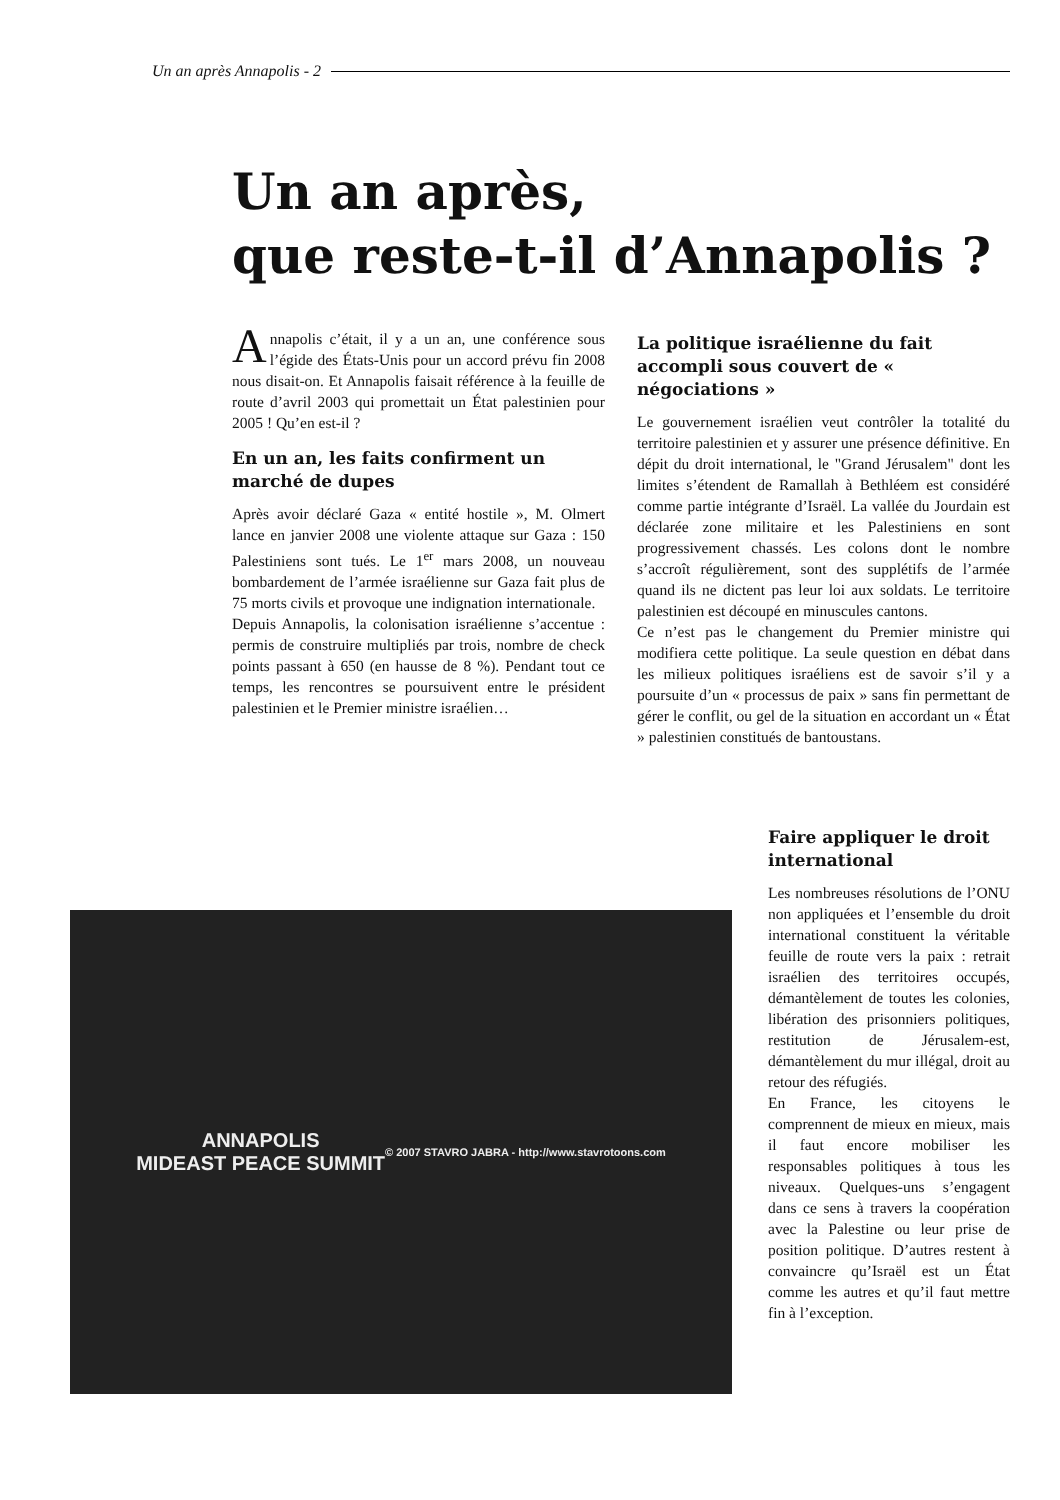Un an après Annapolis - 2
Un an après,
que reste-t-il d’Annapolis ?
Annapolis c’était, il y a un an, une conférence sous l’égide des États-Unis pour un accord prévu fin 2008 nous disait-on. Et Annapolis faisait référence à la feuille de route d’avril 2003 qui promettait un État palestinien pour 2005 ! Qu’en est-il ?
En un an, les faits confirment un marché de dupes
Après avoir déclaré Gaza « entité hostile », M. Olmert lance en janvier 2008 une violente attaque sur Gaza : 150 Palestiniens sont tués. Le 1<sup>er</sup> mars 2008, un nouveau bombardement de l’armée israélienne sur Gaza fait plus de 75 morts civils et provoque une indignation internationale.
Depuis Annapolis, la colonisation israélienne s’accentue : permis de construire multipliés par trois, nombre de check points passant à 650 (en hausse de 8 %). Pendant tout ce temps, les rencontres se poursuivent entre le président palestinien et le Premier ministre israélien…
La politique israélienne du fait accompli sous couvert de « négociations »
Le gouvernement israélien veut contrôler la totalité du territoire palestinien et y assurer une présence définitive. En dépit du droit international, le "Grand Jérusalem" dont les limites s’étendent de Ramallah à Bethléem est considéré comme partie intégrante d’Israël. La vallée du Jourdain est déclarée zone militaire et les Palestiniens en sont progressivement chassés. Les colons dont le nombre s’accroît régulièrement, sont des suppléti­fs de l’armée quand ils ne dictent pas leur loi aux soldats. Le territoire palestinien est découpé en minuscules cantons.
Ce n’est pas le changement du Premier ministre qui modifiera cette politique. La seule question en débat dans les milieux politiques israéliens est de savoir s’il y a poursuite d’un « processus de paix » sans fin permettant de gérer le conflit, ou gel de la situation en accordant un « État » palestinien constitués de bantoustans.
ANNAPOLIS
MIDEAST PEACE SUMMIT
© 2007 STAVRO JABRA - http://www.stavrotoons.com
Faire appliquer le droit international
Les nombreuses résolutions de l’ONU non appliquées et l’ensemble du droit international constituent la véritable feuille de route vers la paix : retrait israélien des territoires occupés, démantèlement de toutes les colonies, libération des prisonniers politiques, restitution de Jérusalem-est, démantèlement du mur illégal, droit au retour des réfugiés.
En France, les citoyens le comprennent de mieux en mieux, mais il faut encore mobiliser les responsables politiques à tous les niveaux. Quelques-uns s’engagent dans ce sens à travers la coopération avec la Palestine ou leur prise de position politique. D’autres restent à convaincre qu’Israël est un État comme les autres et qu’il faut mettre fin à l’exception.